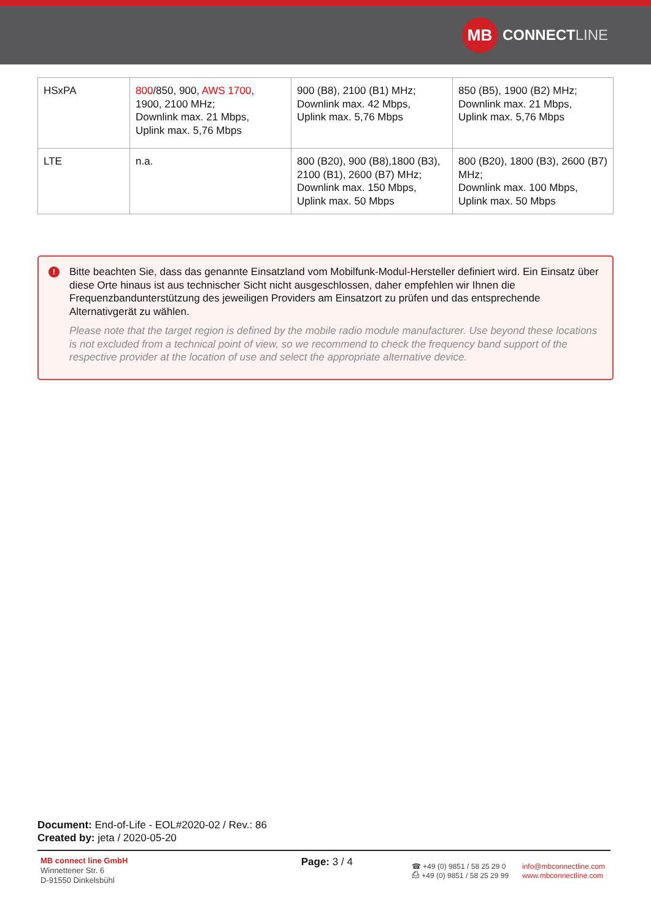MB
CONNECT LINE
| HSxPA | 800 /850, 900, AWS 1700 , 1900, 2100 MHz; Downlink max. 21 Mbps, Uplink max. 5,76 Mbps | 900 (B8), 2100 (B1) MHz; Downlink max. 42 Mbps, Uplink max. 5,76 Mbps | 850 (B5), 1900 (B2) MHz; Downlink max. 21 Mbps, Uplink max. 5,76 Mbps |
| LTE | n.a. | 800 (B20), 900 (B8),1800 (B3), 2100 (B1), 2600 (B7) MHz; Downlink max. 150 Mbps, Uplink max. 50 Mbps | 800 (B20), 1800 (B3), 2600 (B7) MHz; Downlink max. 100 Mbps, Uplink max. 50 Mbps |
!
Bitte beachten Sie, dass das genannte Einsatzland vom Mobilfunk-Modul-Hersteller definiert wird. Ein Einsatz über diese Orte hinaus ist aus technischer Sicht nicht ausgeschlossen, daher empfehlen wir Ihnen die Frequenzbandunterstützung des jeweiligen Providers am Einsatzort zu prüfen und das entsprechende Alternativgerät zu wählen.
Please note that the target region is defined by the mobile radio module manufacturer. Use beyond these locations is not excluded from a technical point of view, so we recommend to check the frequency band support of the respective provider at the location of use and select the appropriate alternative device.
Document: End-of-Life - EOL#2020-02 / Rev.: 86
Created by: jeta / 2020-05-20
MB connect line GmbH
Winnettener Str. 6
D-91550 Dinkelsbühl
Page: 3 / 4
☎ +49 (0) 9851 / 58 25 29 0
⎙ +49 (0) 9851 / 58 25 29 99
info@mbconnectline.com
www.mbconnectline.com